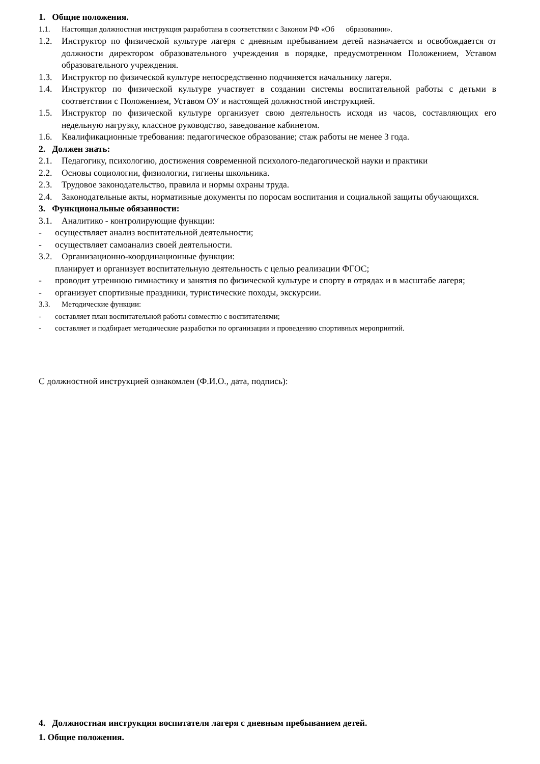1. Общие положения.
1.1. Настоящая должностная инструкция разработана в соответствии с Законом РФ «Об образовании».
1.2. Инструктор по физической культуре лагеря с дневным пребыванием детей назначается и освобождается от должности директором образовательного учреждения в порядке, предусмотренном Положением, Уставом образовательного учреждения.
1.3. Инструктор по физической культуре непосредственно подчиняется начальнику лагеря.
1.4. Инструктор по физической культуре участвует в создании системы воспитательной работы с детьми в соответствии с Положением, Уставом ОУ и настоящей должностной инструкцией.
1.5. Инструктор по физической культуре организует свою деятельность исходя из часов, составляющих его недельную нагрузку, классное руководство, заведование кабинетом.
1.6. Квалификационные требования: педагогическое образование; стаж работы не менее 3 года.
2. Должен знать:
2.1. Педагогику, психологию, достижения современной психолого-педагогической науки и практики
2.2. Основы социологии, физиологии, гигиены школьника.
2.3. Трудовое законодательство, правила и нормы охраны труда.
2.4. Законодательные акты, нормативные документы по поросам воспитания и социальной защиты обучающихся.
3. Функциональные обязанности:
3.1. Аналитико - контролирующие функции:
- осуществляет анализ воспитательной деятельности;
- осуществляет самоанализ своей деятельности.
3.2. Организационно-координационные функции:
планирует и организует воспитательную деятельность с целью реализации ФГОС;
- проводит утреннюю гимнастику и занятия по физической культуре и спорту в отрядах и в масштабе лагеря;
- организует спортивные праздники, туристические походы, экскурсии.
3.3. Методические функции:
- составляет план воспитательной работы совместно с воспитателями;
- составляет и подбирает методические разработки по организации и проведению спортивных мероприятий.
С должностной инструкцией ознакомлен (Ф.И.О., дата, подпись):
4. Должностная инструкция воспитателя лагеря с дневным пребыванием детей.
1. Общие положения.